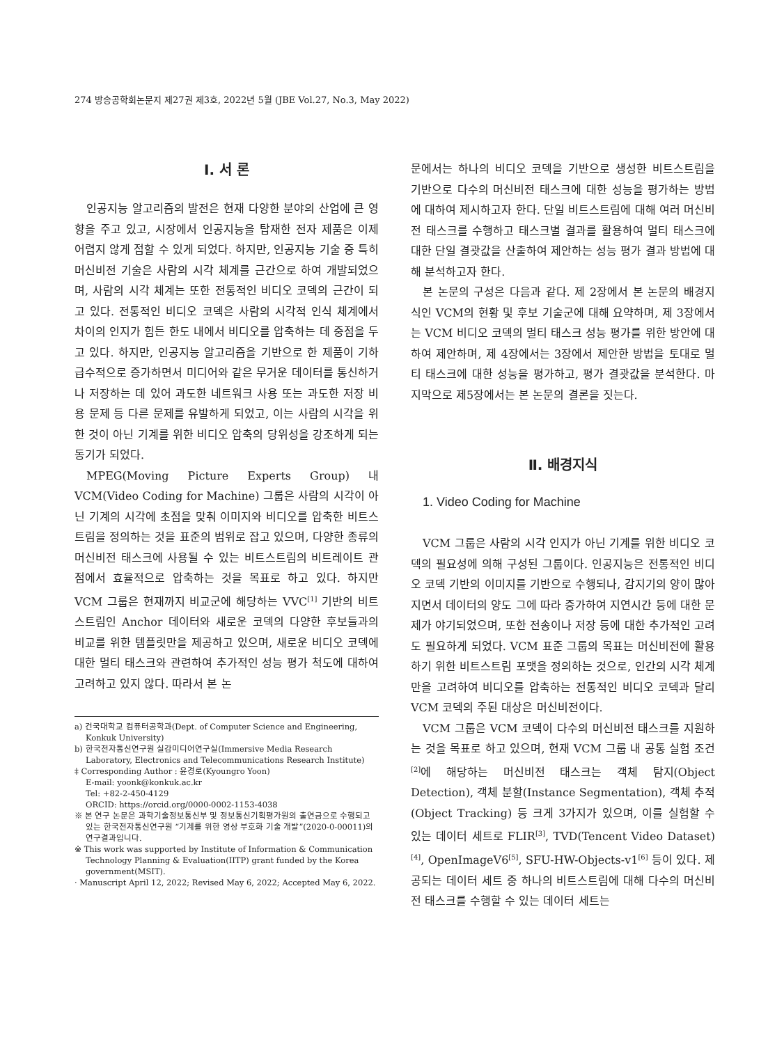274 방송공학회논문지 제27권 제3호, 2022년 5월 (JBE Vol.27, No.3, May 2022)
Ⅰ. 서 론
인공지능 알고리즘의 발전은 현재 다양한 분야의 산업에 큰 영향을 주고 있고, 시장에서 인공지능을 탑재한 전자 제품은 이제 어렵지 않게 접할 수 있게 되었다. 하지만, 인공지능 기술 중 특히 머신비전 기술은 사람의 시각 체계를 근간으로 하여 개발되었으며, 사람의 시각 체계는 또한 전통적인 비디오 코덱의 근간이 되고 있다. 전통적인 비디오 코덱은 사람의 시각적 인식 체계에서 차이의 인지가 힘든 한도 내에서 비디오를 압축하는 데 중점을 두고 있다. 하지만, 인공지능 알고리즘을 기반으로 한 제품이 기하급수적으로 증가하면서 미디어와 같은 무거운 데이터를 통신하거나 저장하는 데 있어 과도한 네트워크 사용 또는 과도한 저장 비용 문제 등 다른 문제를 유발하게 되었고, 이는 사람의 시각을 위한 것이 아닌 기계를 위한 비디오 압축의 당위성을 강조하게 되는 동기가 되었다.
MPEG(Moving Picture Experts Group) 내 VCM(Video Coding for Machine) 그룹은 사람의 시각이 아닌 기계의 시각에 초점을 맞춰 이미지와 비디오를 압축한 비트스트림을 정의하는 것을 표준의 범위로 잡고 있으며, 다양한 종류의 머신비전 태스크에 사용될 수 있는 비트스트림의 비트레이트 관점에서 효율적으로 압축하는 것을 목표로 하고 있다. 하지만 VCM 그룹은 현재까지 비교군에 해당하는 VVC<sup>[1]</sup> 기반의 비트스트림인 Anchor 데이터와 새로운 코덱의 다양한 후보들과의 비교를 위한 템플릿만을 제공하고 있으며, 새로운 비디오 코덱에 대한 멀티 태스크와 관련하여 추가적인 성능 평가 척도에 대하여 고려하고 있지 않다. 따라서 본 논
a) 건국대학교 컴퓨터공학과(Dept. of Computer Science and Engineering, Konkuk University)
b) 한국전자통신연구원 실감미디어연구실(Immersive Media Research Laboratory, Electronics and Telecommunications Research Institute)
‡ Corresponding Author : 윤경로(Kyoungro Yoon)
E-mail: yoonk@konkuk.ac.kr
Tel: +82-2-450-4129
ORCID: https://orcid.org/0000-0002-1153-4038
※ 본 연구 논문은 과학기술정보통신부 및 정보통신기획평가원의 출연금으로 수행되고 있는 한국전자통신연구원 “기계를 위한 영상 부호화 기술 개발”(2020-0-00011)의 연구결과입니다.
※ This work was supported by Institute of Information & Communication Technology Planning & Evaluation(IITP) grant funded by the Korea government(MSIT).
· Manuscript April 12, 2022; Revised May 6, 2022; Accepted May 6, 2022.
문에서는 하나의 비디오 코덱을 기반으로 생성한 비트스트림을 기반으로 다수의 머신비전 태스크에 대한 성능을 평가하는 방법에 대하여 제시하고자 한다. 단일 비트스트림에 대해 여러 머신비전 태스크를 수행하고 태스크별 결과를 활용하여 멀티 태스크에 대한 단일 결괏값을 산출하여 제안하는 성능 평가 결과 방법에 대해 분석하고자 한다.
본 논문의 구성은 다음과 같다. 제 2장에서 본 논문의 배경지식인 VCM의 현황 및 후보 기술군에 대해 요약하며, 제 3장에서는 VCM 비디오 코덱의 멀티 태스크 성능 평가를 위한 방안에 대하여 제안하며, 제 4장에서는 3장에서 제안한 방법을 토대로 멀티 태스크에 대한 성능을 평가하고, 평가 결괏값을 분석한다. 마지막으로 제5장에서는 본 논문의 결론을 짓는다.
Ⅱ. 배경지식
1. Video Coding for Machine
VCM 그룹은 사람의 시각 인지가 아닌 기계를 위한 비디오 코덱의 필요성에 의해 구성된 그룹이다. 인공지능은 전통적인 비디오 코덱 기반의 이미지를 기반으로 수행되나, 감지기의 양이 많아지면서 데이터의 양도 그에 따라 증가하여 지연시간 등에 대한 문제가 야기되었으며, 또한 전송이나 저장 등에 대한 추가적인 고려도 필요하게 되었다. VCM 표준 그룹의 목표는 머신비전에 활용하기 위한 비트스트림 포맷을 정의하는 것으로, 인간의 시각 체계만을 고려하여 비디오를 압축하는 전통적인 비디오 코덱과 달리 VCM 코덱의 주된 대상은 머신비전이다.
VCM 그룹은 VCM 코덱이 다수의 머신비전 태스크를 지원하는 것을 목표로 하고 있으며, 현재 VCM 그룹 내 공통 실험 조건<sup>[2]</sup>에 해당하는 머신비전 태스크는 객체 탐지(Object Detection), 객체 분할(Instance Segmentation), 객체 추적(Object Tracking) 등 크게 3가지가 있으며, 이를 실험할 수 있는 데이터 세트로 FLIR<sup>[3]</sup>, TVD(Tencent Video Dataset)<sup>[4]</sup>, OpenImageV6<sup>[5]</sup>, SFU-HW-Objects-v1<sup>[6]</sup> 등이 있다. 제공되는 데이터 세트 중 하나의 비트스트림에 대해 다수의 머신비전 태스크를 수행할 수 있는 데이터 세트는